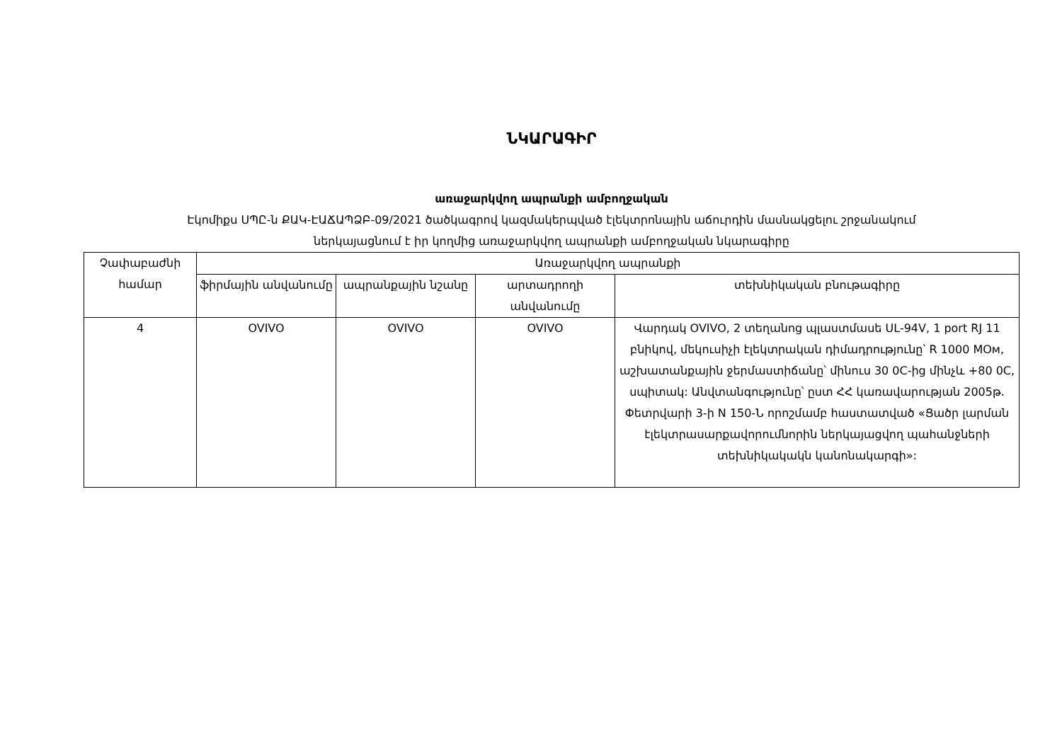ՆԿԱՐԱԳԻՐ
առաջարկվող ապրանքի ամբողջական
Էկոմիքս ՍՊԸ-ն ՔԱԿ-ԷԱՃԱՊՁԲ-09/2021 ծածկագրով կազմակերպված էլեկտրոնային աճուրդին մասնակցելու շրջանակում
ներկայացնում է իր կողմից առաջարկվող ապրանքի ամբողջական նկարագիրը
| Չափաբաժնի համար | Առաջարկվող ապրանքի | | | |
| --- | --- | --- | --- | --- |
| | ֆիրմային անվանումը | ապրանքային նշանը | արտադրողի անվանումը | տեխնիկական բնութագիրը |
| 4 | OVIVO | OVIVO | OVIVO | Վարդակ OVIVO, 2 տեղանոց պլաստմասե UL-94V, 1 port RJ 11 բնիկով, մեկուսիչի էլեկտրական դիմադրությունը՝ R 1000 MOм, աշխատանքային ջերմաստիճանը՝ մինուս 30 0C-ից մինչև +80 0C, սպիտակ: Անվտանգությունը՝ ըստ ՀՀ կառավարության 2005թ. Փետրվարի 3-ի N 150-Ն որոշմամբ հաստատված «Ցածր լարման էլեկտրասարքավորումնորին ներկայացվող պահանջների տեխնիկակակն կանոնակարգի»: |